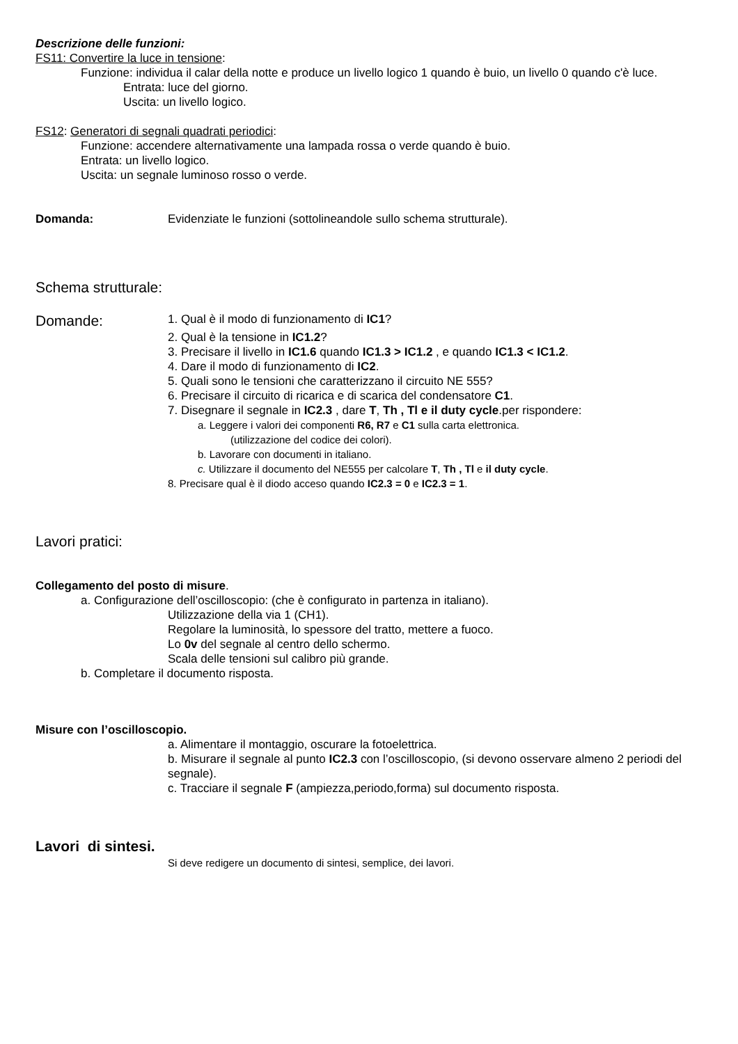Descrizione delle funzioni:
FS11: Convertire la luce in tensione:
Funzione: individua il calar della notte e produce un livello logico 1 quando è buio, un livello 0 quando c'è luce.
Entrata: luce del giorno.
Uscita: un livello logico.
FS12: Generatori di segnali quadrati periodici:
Funzione: accendere alternativamente una lampada rossa o verde quando è buio.
Entrata: un livello logico.
Uscita: un segnale luminoso rosso o verde.
Domanda: Evidenziate le funzioni (sottolineandole sullo schema strutturale).
Schema strutturale:
Domande: 1. Qual è il modo di funzionamento di IC1?
2. Qual è la tensione in IC1.2?
3. Precisare il livello in IC1.6 quando IC1.3 > IC1.2 , e quando IC1.3 < IC1.2.
4. Dare il modo di funzionamento di IC2.
5. Quali sono le tensioni che caratterizzano il circuito NE 555?
6. Precisare il circuito di ricarica e di scarica del condensatore C1.
7. Disegnare il segnale in IC2.3 , dare T, Th , Tl e il duty cycle.per rispondere:
a. Leggere i valori dei componenti R6, R7 e C1 sulla carta elettronica.
(utilizzazione del codice dei colori).
b. Lavorare con documenti in italiano.
c. Utilizzare il documento del NE555 per calcolare T, Th , Tl e il duty cycle.
8. Precisare qual è il diodo acceso quando IC2.3 = 0 e IC2.3 = 1.
Lavori pratici:
Collegamento del posto di misure.
a. Configurazione dell’oscilloscopio: (che è configurato in partenza in italiano).
Utilizzazione della via 1 (CH1).
Regolare la luminosità, lo spessore del tratto, mettere a fuoco.
Lo 0v del segnale al centro dello schermo.
Scala delle tensioni sul calibro più grande.
b. Completare il documento risposta.
Misure con l’oscilloscopio.
a. Alimentare il montaggio, oscurare la fotoelettrica.
b. Misurare il segnale al punto IC2.3 con l’oscilloscopio, (si devono osservare almeno 2 periodi del segnale).
c. Tracciare il segnale F (ampiezza,periodo,forma) sul documento risposta.
Lavori di sintesi.
Si deve redigere un documento di sintesi, semplice, dei lavori.